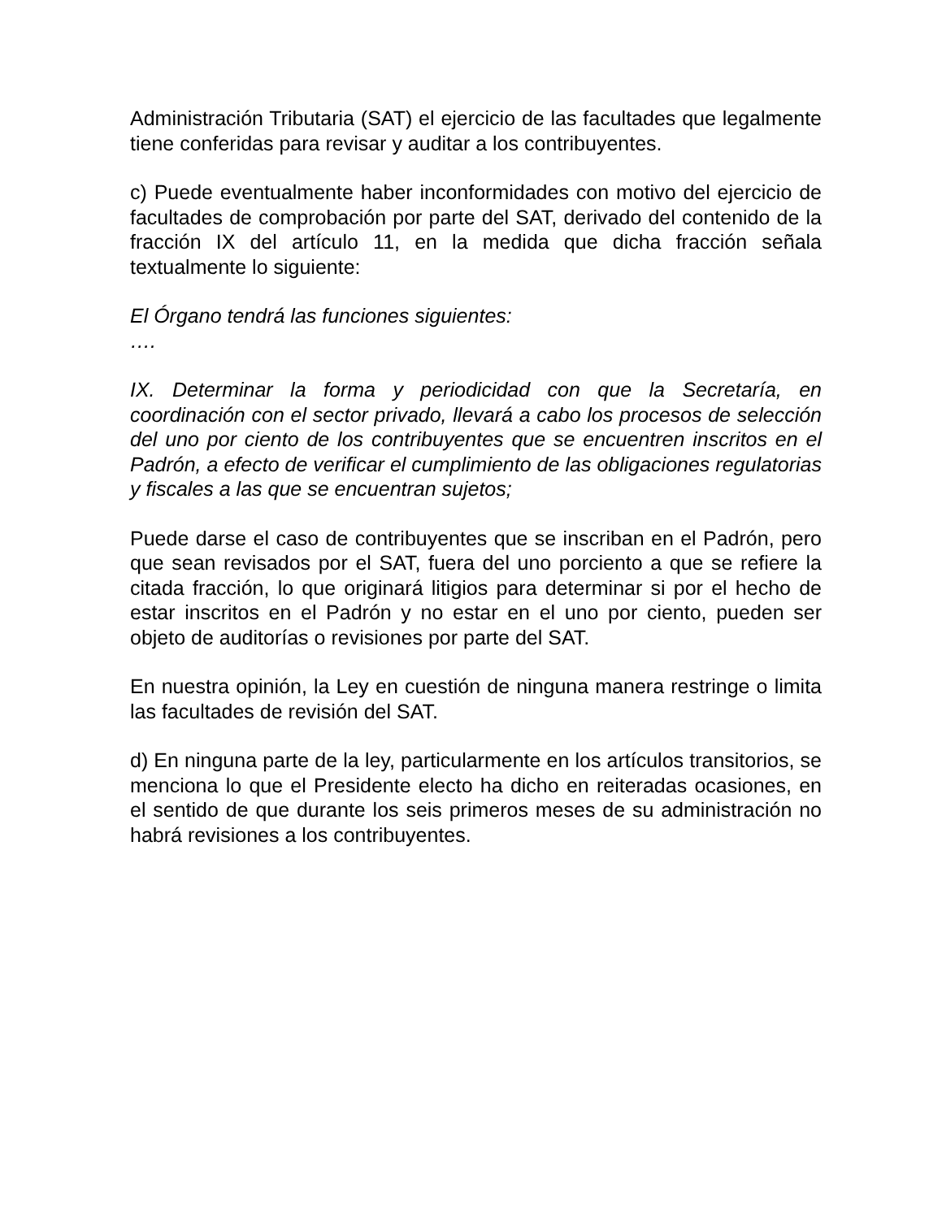Administración Tributaria (SAT) el ejercicio de las facultades que legalmente tiene conferidas para revisar y auditar a los contribuyentes.
c) Puede eventualmente haber inconformidades con motivo del ejercicio de facultades de comprobación por parte del SAT, derivado del contenido de la fracción IX del artículo 11, en la medida que dicha fracción señala textualmente lo siguiente:
El Órgano tendrá las funciones siguientes:
….
IX. Determinar la forma y periodicidad con que la Secretaría, en coordinación con el sector privado, llevará a cabo los procesos de selección del uno por ciento de los contribuyentes que se encuentren inscritos en el Padrón, a efecto de verificar el cumplimiento de las obligaciones regulatorias y fiscales a las que se encuentran sujetos;
Puede darse el caso de contribuyentes que se inscriban en el Padrón, pero que sean revisados por el SAT, fuera del uno porciento a que se refiere la citada fracción, lo que originará litigios para determinar si por el hecho de estar inscritos en el Padrón y no estar en el uno por ciento, pueden ser objeto de auditorías o revisiones por parte del SAT.
En nuestra opinión, la Ley en cuestión de ninguna manera restringe o limita las facultades de revisión del SAT.
d) En ninguna parte de la ley, particularmente en los artículos transitorios, se menciona lo que el Presidente electo ha dicho en reiteradas ocasiones, en el sentido de que durante los seis primeros meses de su administración no habrá revisiones a los contribuyentes.